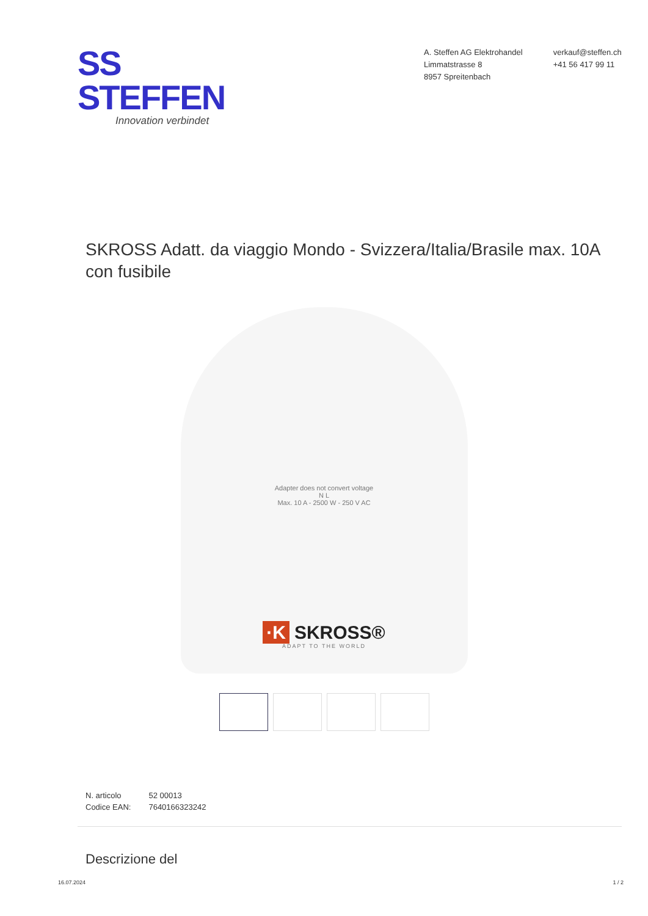SS STEFFEN
Innovation verbindet
A. Steffen AG Elektrohandel
Limmatstrasse 8
8957 Spreitenbach
verkauf@steffen.ch
+41 56 417 99 11
SKROSS Adatt. da viaggio Mondo - Svizzera/Italia/Brasile max. 10A con fusibile
Adapter does not convert voltage
N L
Max. 10 A - 2500 W - 250 V AC
·K SKROSS®
ADAPT TO THE WORLD
| N. articolo | 52 00013 |
| Codice EAN: | 7640166323242 |
Descrizione del
16.07.2024 1 / 2